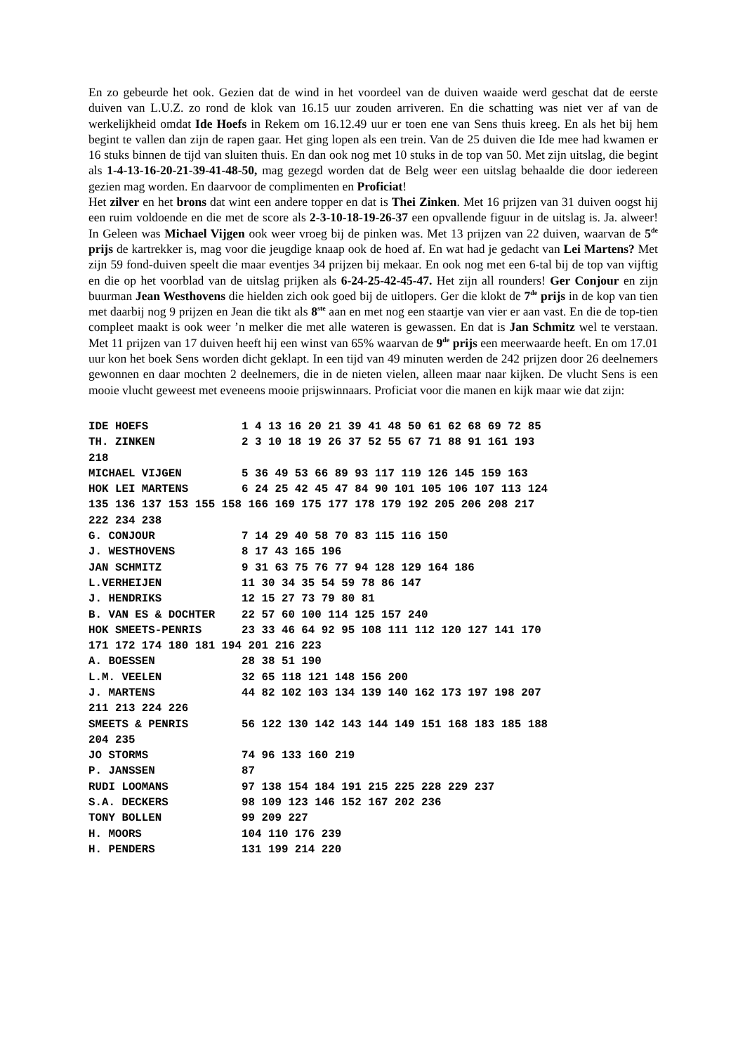En zo gebeurde het ook. Gezien dat de wind in het voordeel van de duiven waaide werd geschat dat de eerste duiven van L.U.Z. zo rond de klok van 16.15 uur zouden arriveren. En die schatting was niet ver af van de werkelijkheid omdat Ide Hoefs in Rekem om 16.12.49 uur er toen ene van Sens thuis kreeg. En als het bij hem begint te vallen dan zijn de rapen gaar. Het ging lopen als een trein. Van de 25 duiven die Ide mee had kwamen er 16 stuks binnen de tijd van sluiten thuis. En dan ook nog met 10 stuks in de top van 50. Met zijn uitslag, die begint als 1-4-13-16-20-21-39-41-48-50, mag gezegd worden dat de Belg weer een uitslag behaalde die door iedereen gezien mag worden. En daarvoor de complimenten en Proficiat!
Het zilver en het brons dat wint een andere topper en dat is Thei Zinken. Met 16 prijzen van 31 duiven oogst hij een ruim voldoende en die met de score als 2-3-10-18-19-26-37 een opvallende figuur in de uitslag is. Ja. alweer! In Geleen was Michael Vijgen ook weer vroeg bij de pinken was. Met 13 prijzen van 22 duiven, waarvan de 5<sup>de</sup> prijs de kartrekker is, mag voor die jeugdige knaap ook de hoed af. En wat had je gedacht van Lei Martens? Met zijn 59 fond-duiven speelt die maar eventjes 34 prijzen bij mekaar. En ook nog met een 6-tal bij de top van vijftig en die op het voorblad van de uitslag prijken als 6-24-25-42-45-47. Het zijn all rounders! Ger Conjour en zijn buurman Jean Westhovens die hielden zich ook goed bij de uitlopers. Ger die klokt de 7<sup>de</sup> prijs in de kop van tien met daarbij nog 9 prijzen en Jean die tikt als 8<sup>ste</sup> aan en met nog een staartje van vier er aan vast. En die de top-tien compleet maakt is ook weer ’n melker die met alle wateren is gewassen. En dat is Jan Schmitz wel te verstaan. Met 11 prijzen van 17 duiven heeft hij een winst van 65% waarvan de 9<sup>de</sup> prijs een meerwaarde heeft. En om 17.01 uur kon het boek Sens worden dicht geklapt. In een tijd van 49 minuten werden de 242 prijzen door 26 deelnemers gewonnen en daar mochten 2 deelnemers, die in de nieten vielen, alleen maar naar kijken. De vlucht Sens is een mooie vlucht geweest met eveneens mooie prijswinnaars. Proficiat voor die manen en kijk maar wie dat zijn:
IDE HOEFS 1 4 13 16 20 21 39 41 48 50 61 62 68 69 72 85 TH. ZINKEN 2 3 10 18 19 26 37 52 55 67 71 88 91 161 193 218 MICHAEL VIJGEN 5 36 49 53 66 89 93 117 119 126 145 159 163 HOK LEI MARTENS 6 24 25 42 45 47 84 90 101 105 106 107 113 124 135 136 137 153 155 158 166 169 175 177 178 179 192 205 206 208 217 222 234 238 G. CONJOUR 7 14 29 40 58 70 83 115 116 150 J. WESTHOVENS 8 17 43 165 196 JAN SCHMITZ 9 31 63 75 76 77 94 128 129 164 186 L.VERHEIJEN 11 30 34 35 54 59 78 86 147 J. HENDRIKS 12 15 27 73 79 80 81 B. VAN ES & DOCHTER 22 57 60 100 114 125 157 240 HOK SMEETS-PENRIS 23 33 46 64 92 95 108 111 112 120 127 141 170 171 172 174 180 181 194 201 216 223 A. BOESSEN 28 38 51 190 L.M. VEELEN 32 65 118 121 148 156 200 J. MARTENS 44 82 102 103 134 139 140 162 173 197 198 207 211 213 224 226 SMEETS & PENRIS 56 122 130 142 143 144 149 151 168 183 185 188 204 235 JO STORMS 74 96 133 160 219 P. JANSSEN 87 RUDI LOOMANS 97 138 154 184 191 215 225 228 229 237 S.A. DECKERS 98 109 123 146 152 167 202 236 TONY BOLLEN 99 209 227 H. MOORS 104 110 176 239 H. PENDERS 131 199 214 220